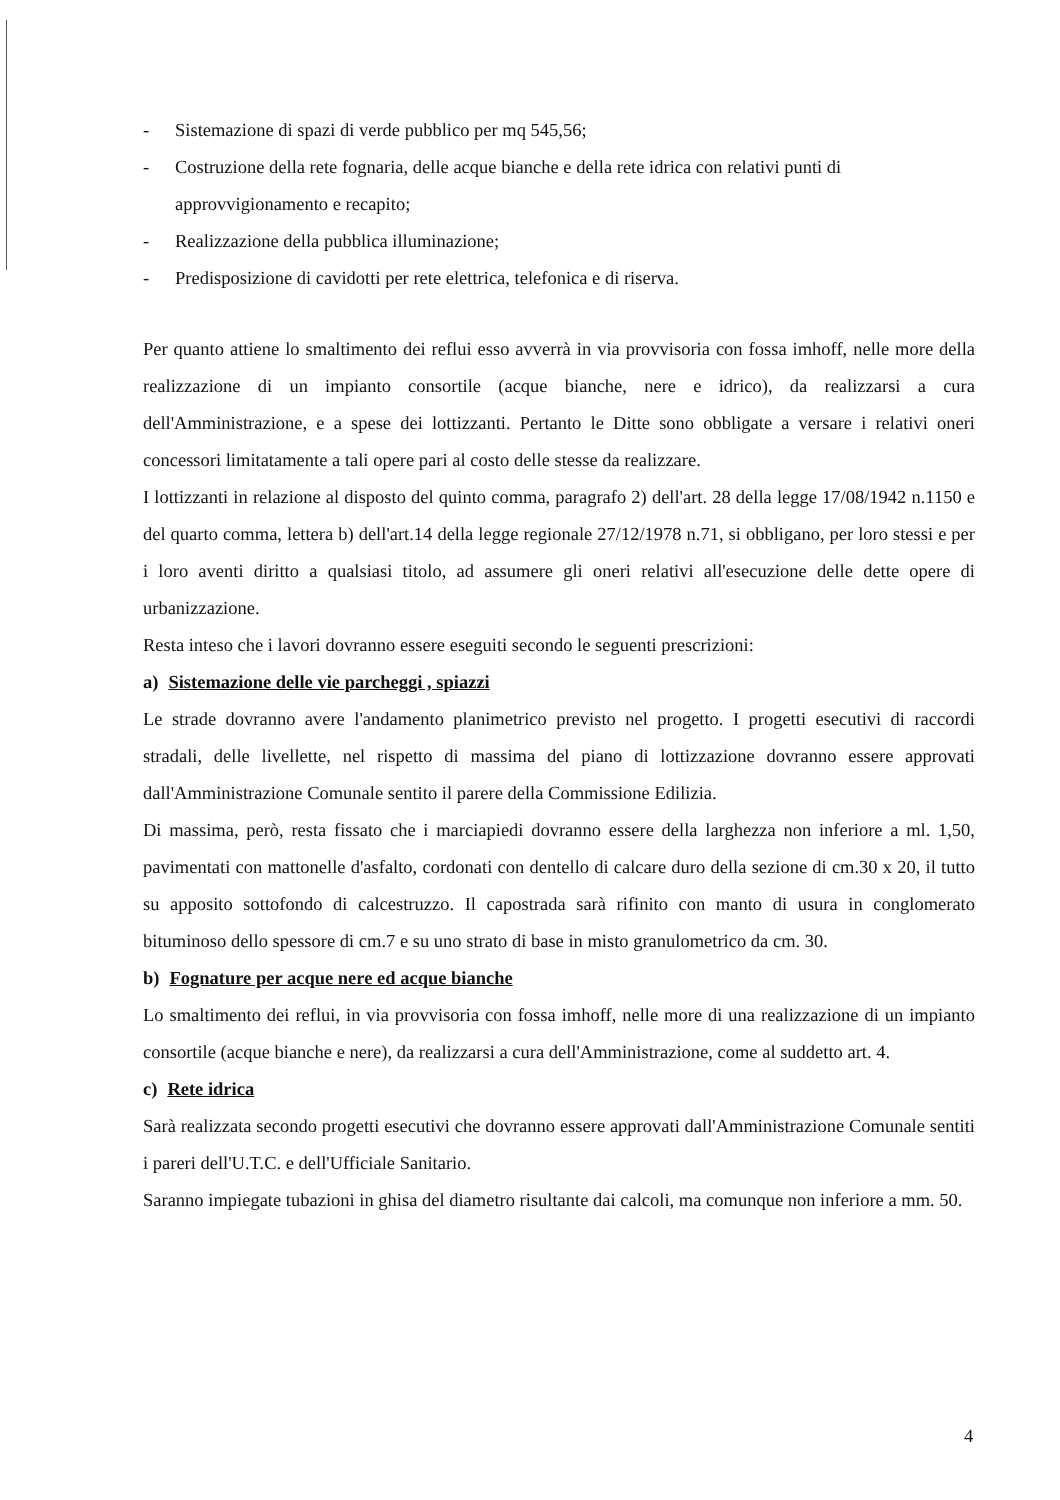- Sistemazione di spazi di verde pubblico per mq 545,56;
- Costruzione della rete fognaria, delle acque bianche e della rete idrica con relativi punti di approvvigionamento e recapito;
- Realizzazione della pubblica illuminazione;
- Predisposizione di cavidotti per rete elettrica, telefonica e di riserva.
Per quanto attiene lo smaltimento dei reflui esso avverrà in via provvisoria con fossa imhoff, nelle more della realizzazione di un impianto consortile (acque bianche, nere e idrico), da realizzarsi a cura dell'Amministrazione, e a spese dei lottizzanti. Pertanto le Ditte sono obbligate a versare i relativi oneri concessori limitatamente a tali opere pari al costo delle stesse da realizzare.
I lottizzanti in relazione al disposto del quinto comma, paragrafo 2) dell'art. 28 della legge 17/08/1942 n.1150 e del quarto comma, lettera b) dell'art.14 della legge regionale 27/12/1978 n.71, si obbligano, per loro stessi e per i loro aventi diritto a qualsiasi titolo, ad assumere gli oneri relativi all'esecuzione delle dette opere di urbanizzazione.
Resta inteso che i lavori dovranno essere eseguiti secondo le seguenti prescrizioni:
a) Sistemazione delle vie parcheggi , spiazzi
Le strade dovranno avere l'andamento planimetrico previsto nel progetto. I progetti esecutivi di raccordi stradali, delle livellette, nel rispetto di massima del piano di lottizzazione dovranno essere approvati dall'Amministrazione Comunale sentito il parere della Commissione Edilizia.
Di massima, però, resta fissato che i marciapiedi dovranno essere della larghezza non inferiore a ml. 1,50, pavimentati con mattonelle d'asfalto, cordonati con dentello di calcare duro della sezione di cm.30 x 20, il tutto su apposito sottofondo di calcestruzzo. Il capostrada sarà rifinito con manto di usura in conglomerato bituminoso dello spessore di cm.7 e su uno strato di base in misto granulometrico da cm. 30.
b) Fognature per acque nere ed acque bianche
Lo smaltimento dei reflui, in via provvisoria con fossa imhoff, nelle more di una realizzazione di un impianto consortile (acque bianche e nere), da realizzarsi a cura dell'Amministrazione, come al suddetto art. 4.
c) Rete idrica
Sarà realizzata secondo progetti esecutivi che dovranno essere approvati dall'Amministrazione Comunale sentiti i pareri dell'U.T.C. e dell'Ufficiale Sanitario.
Saranno impiegate tubazioni in ghisa del diametro risultante dai calcoli, ma comunque non inferiore a mm. 50.
4